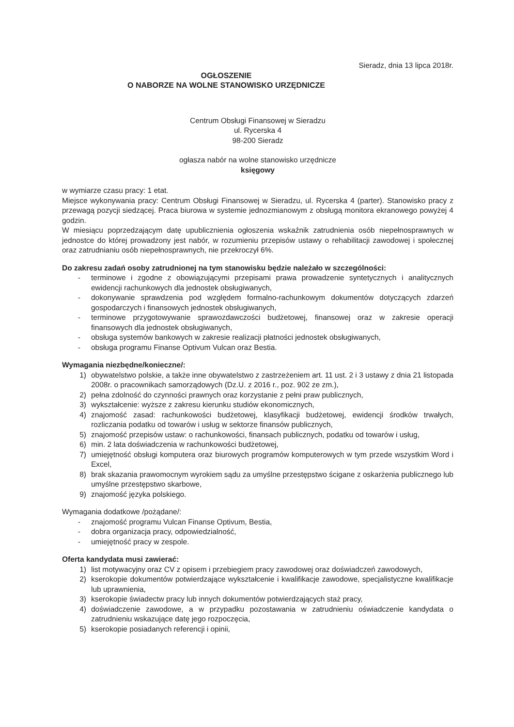Sieradz, dnia 13 lipca 2018r.
OGŁOSZENIE
O NABORZE NA WOLNE STANOWISKO URZĘDNICZE
Centrum Obsługi Finansowej w Sieradzu
ul. Rycerska 4
98-200 Sieradz
ogłasza nabór na wolne stanowisko urzędnicze
księgowy
w wymiarze czasu pracy: 1 etat.
Miejsce wykonywania pracy: Centrum Obsługi Finansowej w Sieradzu, ul. Rycerska 4 (parter). Stanowisko pracy z przewagą pozycji siedzącej. Praca biurowa w systemie jednozmianowym z obsługą monitora ekranowego powyżej 4 godzin.
W miesiącu poprzedzającym datę upublicznienia ogłoszenia wskaźnik zatrudnienia osób niepełnosprawnych w jednostce do której prowadzony jest nabór, w rozumieniu przepisów ustawy o rehabilitacji zawodowej i społecznej oraz zatrudnianiu osób niepełnosprawnych, nie przekroczył 6%.
Do zakresu zadań osoby zatrudnionej na tym stanowisku będzie należało w szczególności:
- terminowe i zgodne z obowiązującymi przepisami prawa prowadzenie syntetycznych i analitycznych ewidencji rachunkowych dla jednostek obsługiwanych,
- dokonywanie sprawdzenia pod względem formalno-rachunkowym dokumentów dotyczących zdarzeń gospodarczych i finansowych jednostek obsługiwanych,
- terminowe przygotowywanie sprawozdawczości budżetowej, finansowej oraz w zakresie operacji finansowych dla jednostek obsługiwanych,
- obsługa systemów bankowych w zakresie realizacji płatności jednostek obsługiwanych,
- obsługa programu Finanse Optivum Vulcan oraz Bestia.
Wymagania niezbędne/konieczne/:
1) obywatelstwo polskie, a także inne obywatelstwo z zastrzeżeniem art. 11 ust. 2 i 3 ustawy z dnia 21 listopada 2008r. o pracownikach samorządowych (Dz.U. z 2016 r., poz. 902 ze zm.),
2) pełna zdolność do czynności prawnych oraz korzystanie z pełni praw publicznych,
3) wykształcenie: wyższe z zakresu kierunku studiów ekonomicznych,
4) znajomość zasad: rachunkowości budżetowej, klasyfikacji budżetowej, ewidencji środków trwałych, rozliczania podatku od towarów i usług w sektorze finansów publicznych,
5) znajomość przepisów ustaw: o rachunkowości, finansach publicznych, podatku od towarów i usług,
6) min. 2 lata doświadczenia w rachunkowości budżetowej,
7) umiejętność obsługi komputera oraz biurowych programów komputerowych w tym przede wszystkim Word i Excel,
8) brak skazania prawomocnym wyrokiem sądu za umyślne przestępstwo ścigane z oskarżenia publicznego lub umyślne przestępstwo skarbowe,
9) znajomość języka polskiego.
Wymagania dodatkowe /pożądane/:
- znajomość programu Vulcan Finanse Optivum, Bestia,
- dobra organizacja pracy, odpowiedzialność,
- umiejętność pracy w zespole.
Oferta kandydata musi zawierać:
1) list motywacyjny oraz CV z opisem i przebiegiem pracy zawodowej oraz doświadczeń zawodowych,
2) kserokopie dokumentów potwierdzające wykształcenie i kwalifikacje zawodowe, specjalistyczne kwalifikacje lub uprawnienia,
3) kserokopie świadectw pracy lub innych dokumentów potwierdzających staż pracy,
4) doświadczenie zawodowe, a w przypadku pozostawania w zatrudnieniu oświadczenie kandydata o zatrudnieniu wskazujące datę jego rozpoczęcia,
5) kserokopie posiadanych referencji i opinii,